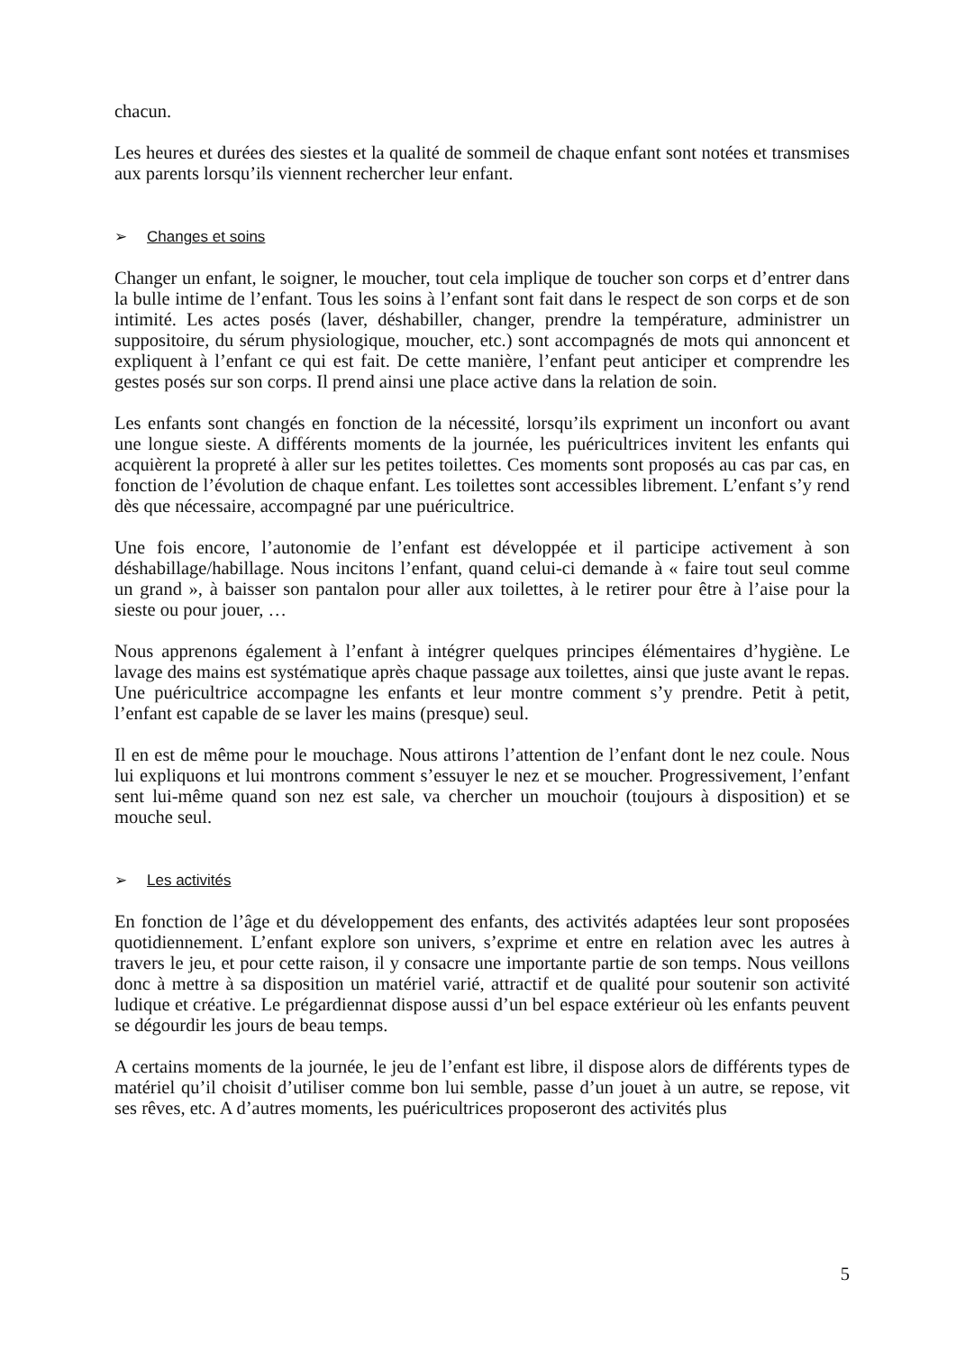chacun.
Les heures et durées des siestes et la qualité de sommeil de chaque enfant sont notées et transmises aux parents lorsqu’ils viennent rechercher leur enfant.
➢ Changes et soins
Changer un enfant, le soigner, le moucher, tout cela implique de toucher son corps et d’entrer dans la bulle intime de l’enfant. Tous les soins à l’enfant sont fait dans le respect de son corps et de son intimité. Les actes posés (laver, déshabiller, changer, prendre la température, administrer un suppositoire, du sérum physiologique, moucher, etc.) sont accompagnés de mots qui annoncent et expliquent à l’enfant ce qui est fait. De cette manière, l’enfant peut anticiper et comprendre les gestes posés sur son corps. Il prend ainsi une place active dans la relation de soin.
Les enfants sont changés en fonction de la nécessité, lorsqu’ils expriment un inconfort ou avant une longue sieste. A différents moments de la journée, les puéricultrices invitent les enfants qui acquièrent la propreté à aller sur les petites toilettes. Ces moments sont proposés au cas par cas, en fonction de l’évolution de chaque enfant. Les toilettes sont accessibles librement. L’enfant s’y rend dès que nécessaire, accompagné par une puéricultrice.
Une fois encore, l’autonomie de l’enfant est développée et il participe activement à son déshabillage/habillage. Nous incitons l’enfant, quand celui-ci demande à « faire tout seul comme un grand », à baisser son pantalon pour aller aux toilettes, à le retirer pour être à l’aise pour la sieste ou pour jouer, …
Nous apprenons également à l’enfant à intégrer quelques principes élémentaires d’hygiène. Le lavage des mains est systématique après chaque passage aux toilettes, ainsi que juste avant le repas. Une puéricultrice accompagne les enfants et leur montre comment s’y prendre. Petit à petit, l’enfant est capable de se laver les mains (presque) seul.
Il en est de même pour le mouchage. Nous attirons l’attention de l’enfant dont le nez coule. Nous lui expliquons et lui montrons comment s’essuyer le nez et se moucher. Progressivement, l’enfant sent lui-même quand son nez est sale, va chercher un mouchoir (toujours à disposition) et se mouche seul.
➢ Les activités
En fonction de l’âge et du développement des enfants, des activités adaptées leur sont proposées quotidiennement. L’enfant explore son univers, s’exprime et entre en relation avec les autres à travers le jeu, et pour cette raison, il y consacre une importante partie de son temps. Nous veillons donc à mettre à sa disposition un matériel varié, attractif et de qualité pour soutenir son activité ludique et créative. Le prégardiennat dispose aussi d’un bel espace extérieur où les enfants peuvent se dégourdir les jours de beau temps.
A certains moments de la journée, le jeu de l’enfant est libre, il dispose alors de différents types de matériel qu’il choisit d’utiliser comme bon lui semble, passe d’un jouet à un autre, se repose, vit ses rêves, etc. A d’autres moments, les puéricultrices proposeront des activités plus
5